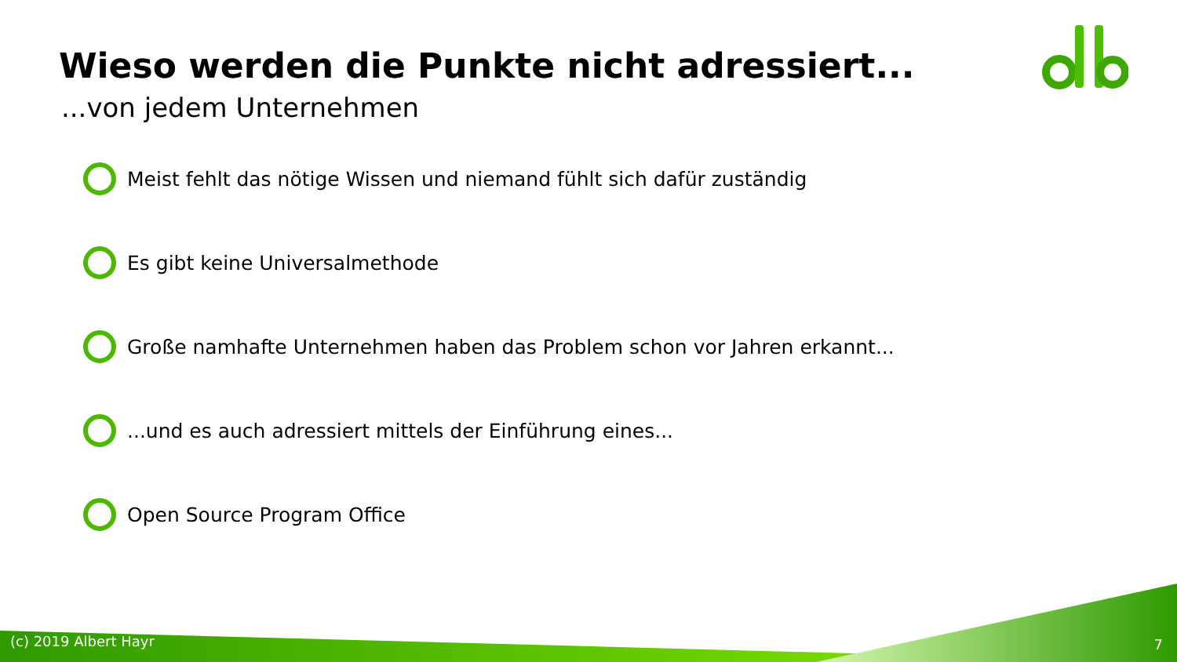Wieso werden die Punkte nicht adressiert...
...von jedem Unternehmen
Meist fehlt das nötige Wissen und niemand fühlt sich dafür zuständig
Es gibt keine Universalmethode
Große namhafte Unternehmen haben das Problem schon vor Jahren erkannt...
...und es auch adressiert mittels der Einführung eines...
Open Source Program Office
(c) 2019 Albert Hayr 7